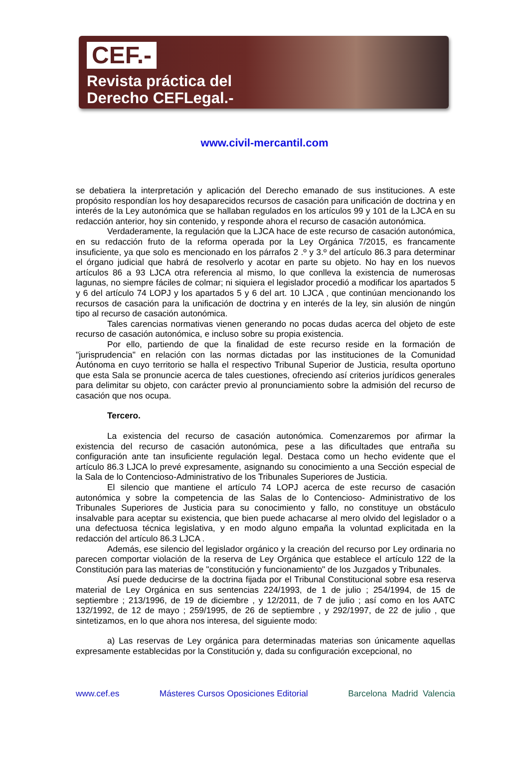CEF.-
Revista práctica del
Derecho CEFLegal.-
www.civil-mercantil.com
se debatiera la interpretación y aplicación del Derecho emanado de sus instituciones. A este propósito respondían los hoy desaparecidos recursos de casación para unificación de doctrina y en interés de la Ley autonómica que se hallaban regulados en los artículos 99 y 101 de la LJCA en su redacción anterior, hoy sin contenido, y responde ahora el recurso de casación autonómica.
Verdaderamente, la regulación que la LJCA hace de este recurso de casación autonómica, en su redacción fruto de la reforma operada por la Ley Orgánica 7/2015, es francamente insuficiente, ya que solo es mencionado en los párrafos 2 .º y 3.º del artículo 86.3 para determinar el órgano judicial que habrá de resolverlo y acotar en parte su objeto. No hay en los nuevos artículos 86 a 93 LJCA otra referencia al mismo, lo que conlleva la existencia de numerosas lagunas, no siempre fáciles de colmar; ni siquiera el legislador procedió a modificar los apartados 5 y 6 del artículo 74 LOPJ y los apartados 5 y 6 del art. 10 LJCA , que continúan mencionando los recursos de casación para la unificación de doctrina y en interés de la ley, sin alusión de ningún tipo al recurso de casación autonómica.
Tales carencias normativas vienen generando no pocas dudas acerca del objeto de este recurso de casación autonómica, e incluso sobre su propia existencia.
Por ello, partiendo de que la finalidad de este recurso reside en la formación de "jurisprudencia" en relación con las normas dictadas por las instituciones de la Comunidad Autónoma en cuyo territorio se halla el respectivo Tribunal Superior de Justicia, resulta oportuno que esta Sala se pronuncie acerca de tales cuestiones, ofreciendo así criterios jurídicos generales para delimitar su objeto, con carácter previo al pronunciamiento sobre la admisión del recurso de casación que nos ocupa.
Tercero.
La existencia del recurso de casación autonómica. Comenzaremos por afirmar la existencia del recurso de casación autonómica, pese a las dificultades que entraña su configuración ante tan insuficiente regulación legal. Destaca como un hecho evidente que el artículo 86.3 LJCA lo prevé expresamente, asignando su conocimiento a una Sección especial de la Sala de lo Contencioso-Administrativo de los Tribunales Superiores de Justicia.
El silencio que mantiene el artículo 74 LOPJ acerca de este recurso de casación autonómica y sobre la competencia de las Salas de lo Contencioso- Administrativo de los Tribunales Superiores de Justicia para su conocimiento y fallo, no constituye un obstáculo insalvable para aceptar su existencia, que bien puede achacarse al mero olvido del legislador o a una defectuosa técnica legislativa, y en modo alguno empaña la voluntad explicitada en la redacción del artículo 86.3 LJCA .
Además, ese silencio del legislador orgánico y la creación del recurso por Ley ordinaria no parecen comportar violación de la reserva de Ley Orgánica que establece el artículo 122 de la Constitución para las materias de "constitución y funcionamiento" de los Juzgados y Tribunales.
Así puede deducirse de la doctrina fijada por el Tribunal Constitucional sobre esa reserva material de Ley Orgánica en sus sentencias 224/1993, de 1 de julio ; 254/1994, de 15 de septiembre ; 213/1996, de 19 de diciembre , y 12/2011, de 7 de julio ; así como en los AATC 132/1992, de 12 de mayo ; 259/1995, de 26 de septiembre , y 292/1997, de 22 de julio , que sintetizamos, en lo que ahora nos interesa, del siguiente modo:
a) Las reservas de Ley orgánica para determinadas materias son únicamente aquellas expresamente establecidas por la Constitución y, dada su configuración excepcional, no
www.cef.es Másteres Cursos Oposiciones Editorial Barcelona Madrid Valencia